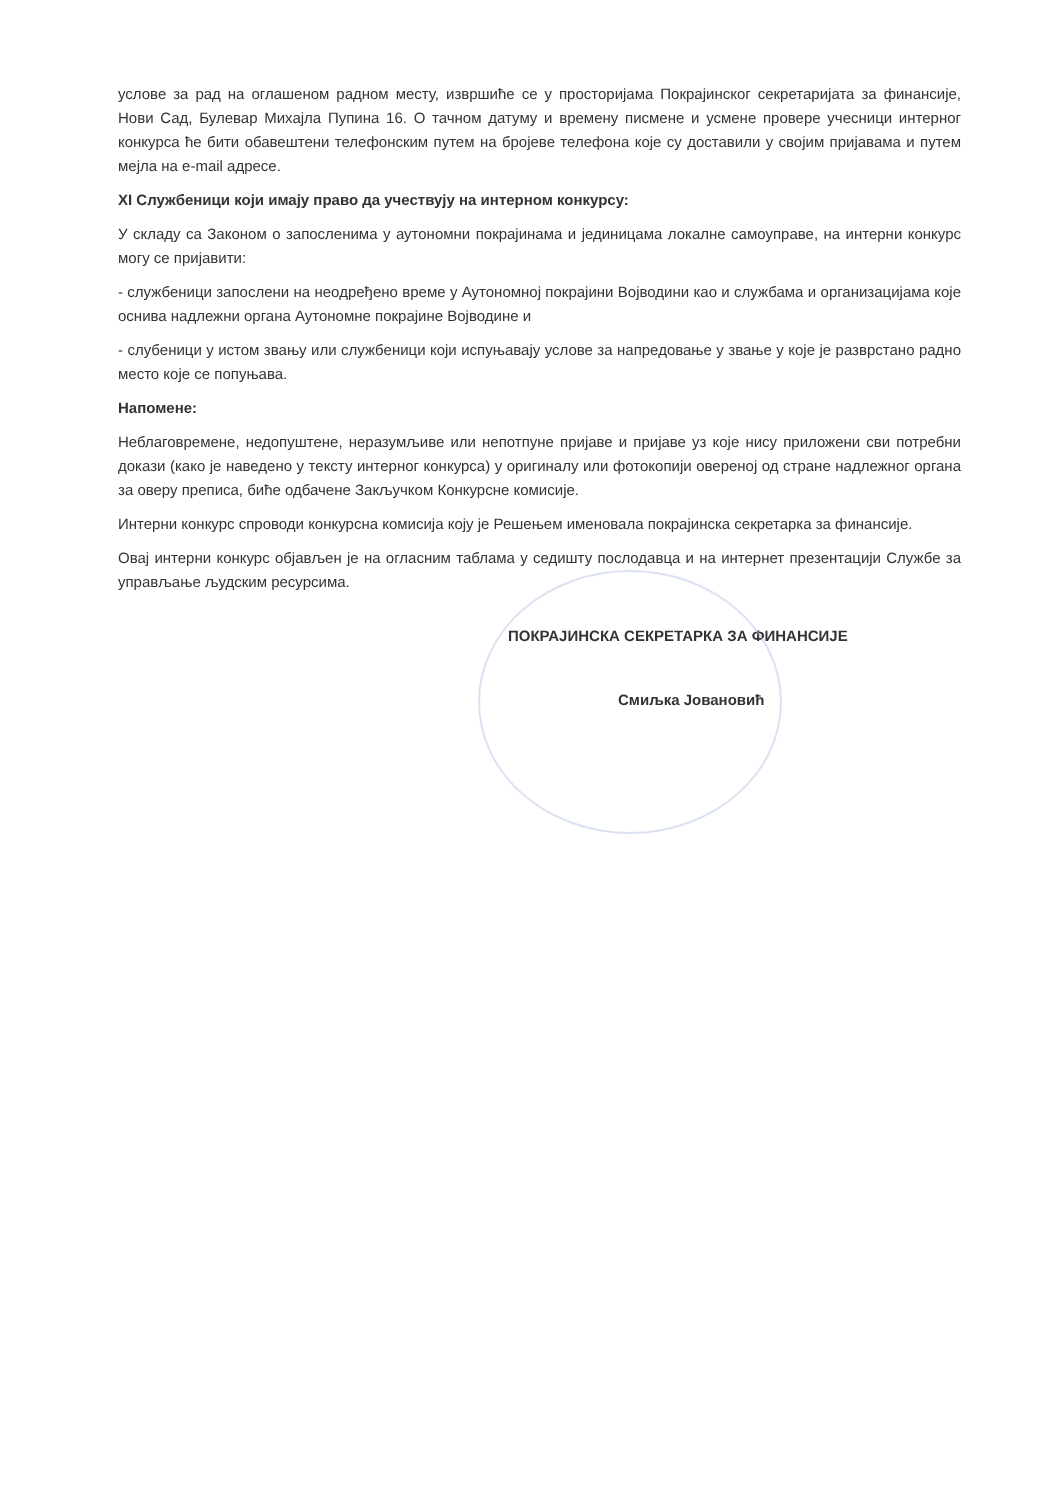услове за рад на оглашеном радном месту, извршиће се у просторијама Покрајинског секретаријата за финансије, Нови Сад, Булевар Михајла Пупина 16. О тачном датуму и времену писмене и усмене провере учесници интерног конкурса ће бити обавештени телефонским путем на бројеве телефона које су доставили у својим пријавама и путем мејла на e-mail адресе.
XI Службеници који имају право да учествују на интерном конкурсу:
У складу са Законом о запосленима у аутономни покрајинама и јединицама локалне самоуправе, на интерни конкурс могу се пријавити:
- службеници запослени на неодређено време у Аутономној покрајини Војводини као и службама и организацијама које оснива надлежни органа Аутономне покрајине Војводине и
- слубеници у истом звању или службеници који испуњавају услове за напредовање у звање у које је разврстано радно место које се попуњава.
Напомене:
Неблаговремене, недопуштене, неразумљиве или непотпуне пријаве и пријаве уз које нису приложени сви потребни докази (како је наведено у тексту интерног конкурса) у оригиналу или фотокопији овереној од стране надлежног органа за оверу преписа, биће одбачене Закључком Конкурсне комисије.
Интерни конкурс спроводи конкурсна комисија коју је Решењем именовала покрајинска секретарка за финансије.
Овај интерни конкурс објављен је на огласним таблама у седишту послодавца и на интернет презентацији Службе за управљање људским ресурсима.
ПОКРАЈИНСКА СЕКРЕТАРКА ЗА ФИНАНСИЈЕ
Смиљка Јовановић